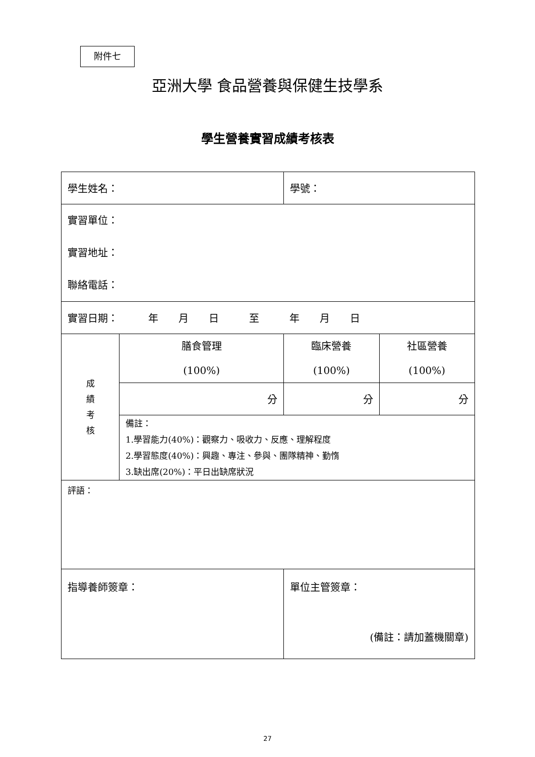附件七
亞洲大學 食品營養與保健生技學系
學生營養實習成績考核表
| 學生姓名： | | | 學號： | |
| 實習單位： 實習地址： 聯絡電話： | | | | |
| 實習日期： 年 月 日 至 年 月 日 | | | | |
| 成 績 考 核 | 膳食管理 (100%) | | 臨床營養 (100%) | 社區營養 (100%) |
| | 分 | | 分 | 分 |
| | 備註： 1.學習能力(40%)：觀察力、吸收力、反應、理解程度 2.學習態度(40%)：興趣、專注、參與、團隊精神、勤惰 3.缺出席(20%)：平日出缺席狀況 | | | |
| 評語： | | | | |
| 指導養師簽章： | | 單位主管簽章： (備註：請加蓋機關章) | | |
27